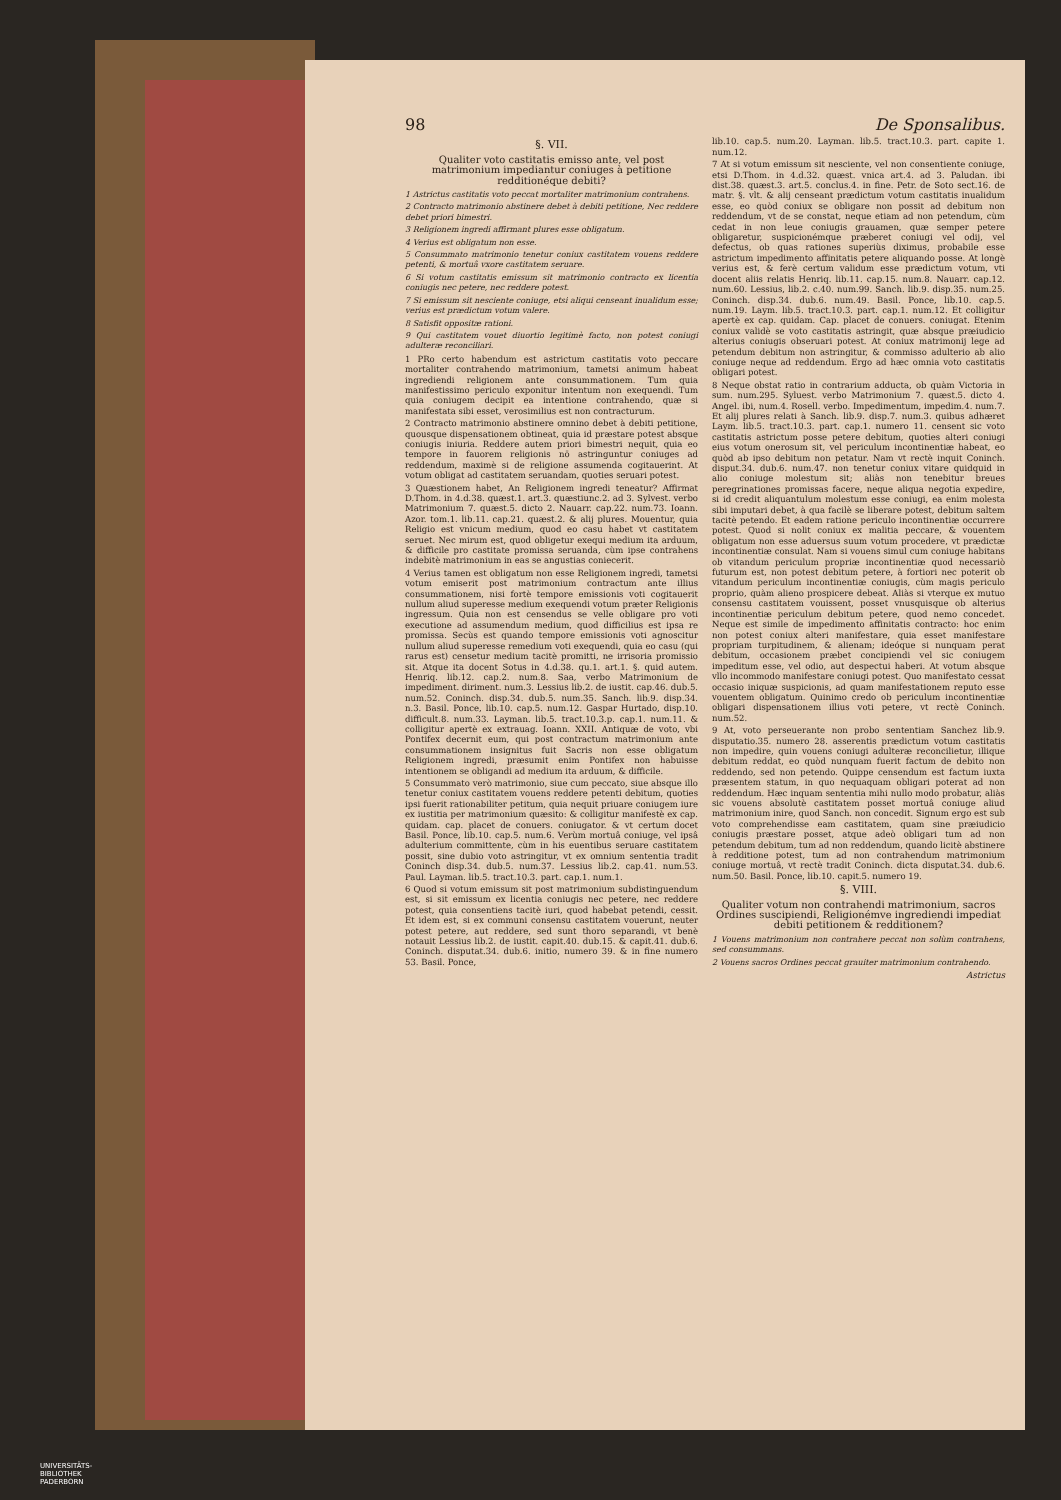98 De Sponsalibus.
§. VII.
Qualiter voto castitatis emisso ante, vel post matrimonium impediantur coniuges à petitione redditionéque debiti?
1 Astrictus castitatis voto peccat mortaliter matrimonium contrahens.
2 Contracto matrimonio abstinere debet à debiti petitione, Nec reddere debet priori bimestri.
3 Religionem ingredi affirmant plures esse obligatum.
4 Verius est obligatum non esse.
5 Consummato matrimonio tenetur coniux castitatem vouens reddere petenti, & mortuâ vxore castitatem seruare.
6 Si votum castitatis emissum sit matrimonio contracto ex licentia coniugis nec petere, nec reddere potest.
7 Si emissum sit nesciente coniuge, etsi aliqui censeant inualidum esse; verius est prædictum votum valere.
8 Satisfit oppositæ rationi.
9 Qui castitatem vouet diuortio legitimè facto, non potest coniugi adulteræ reconciliari.
1 PRo certo habendum est astrictum castitatis voto peccare mortaliter contrahendo matrimonium, tametsi animum habeat ingrediendi religionem ante consummationem. Tum quia manifestissimo periculo exponitur intentum non exequendi. Tum quia coniugem decipit ea intentione contrahendo, quæ si manifestata sibi esset, verosimilius est non contracturum.
2 Contracto matrimonio abstinere omnino debet à debiti petitione, quousque dispensationem obtineat, quia id præstare potest absque coniugis iniuria. Reddere autem priori bimestri nequit, quia eo tempore in fauorem religionis nō astringuntur coniuges ad reddendum, maximè si de religione assumenda cogitauerint. At votum obligat ad castitatem seruandam, quoties seruari potest.
3 Quæstionem habet, An Religionem ingredi teneatur? Affirmat D.Thom. in 4.d.38. quæst.1. art.3. quæstiunc.2. ad 3. Sylvest. verbo Matrimonium 7. quæst.5. dicto 2. Nauarr. cap.22. num.73. Ioann. Azor. tom.1. lib.11. cap.21. quæst.2. & alij plures. Mouentur, quia Religio est vnicum medium, quod eo casu habet vt castitatem seruet. Nec mirum est, quod obligetur exequi medium ita arduum, & difficile pro castitate promissa seruanda, cùm ipse contrahens indebitè matrimonium in eas se angustias coniecerit.
4 Verius tamen est obligatum non esse Religionem ingredi, tametsi votum emiserit post matrimonium contractum ante illius consummationem, nisi fortè tempore emissionis voti cogitauerit nullum aliud superesse medium exequendi votum præter Religionis ingressum. Quia non est censendus se velle obligare pro voti executione ad assumendum medium, quod difficilius est ipsa re promissa. Secùs est quando tempore emissionis voti agnoscitur nullum aliud superesse remedium voti exequendi, quia eo casu (qui rarus est) censetur medium tacitè promitti, ne irrisoria promissio sit. Atque ita docent Sotus in 4.d.38. qu.1. art.1. §. quid autem. Henriq. lib.12. cap.2. num.8. Saa, verbo Matrimonium de impediment. diriment. num.3. Lessius lib.2. de iustit. cap.46. dub.5. num.52. Coninch. disp.34. dub.5. num.35. Sanch. lib.9. disp.34. n.3. Basil. Ponce, lib.10. cap.5. num.12. Gaspar Hurtado, disp.10. difficult.8. num.33. Layman. lib.5. tract.10.3.p. cap.1. num.11. & colligitur apertè ex extrauag. Ioann. XXII. Antiquæ de voto, vbi Pontifex decernit eum, qui post contractum matrimonium ante consummationem insignitus fuit Sacris non esse obligatum Religionem ingredi, præsumit enim Pontifex non habuisse intentionem se obligandi ad medium ita arduum, & difficile.
5 Consummato verò matrimonio, siue cum peccato, siue absque illo tenetur coniux castitatem vouens reddere petenti debitum, quoties ipsi fuerit rationabiliter petitum, quia nequit priuare coniugem iure ex iustitia per matrimonium quæsito: & colligitur manifestè ex cap. quidam. cap. placet de conuers. coniugator. & vt certum docet Basil. Ponce, lib.10. cap.5. num.6. Verùm mortuâ coniuge, vel ipsâ adulterium committente, cùm in his euentibus seruare castitatem possit, sine dubio voto astringitur, vt ex omnium sententia tradit Coninch disp.34. dub.5. num.37. Lessius lib.2. cap.41. num.53. Paul. Layman. lib.5. tract.10.3. part. cap.1. num.1.
6 Quod si votum emissum sit post matrimonium subdistinguendum est, si sit emissum ex licentia coniugis nec petere, nec reddere potest, quia consentiens tacitè iuri, quod habebat petendi, cessit. Et idem est, si ex communi consensu castitatem vouerunt, neuter potest petere, aut reddere, sed sunt thoro separandi, vt benè notauit Lessius lib.2. de iustit. capit.40. dub.15. & capit.41. dub.6. Coninch. disputat.34. dub.6. initio, numero 39. & in fine numero 53. Basil. Ponce,
lib.10. cap.5. num.20. Layman. lib.5. tract.10.3. part. capite 1. num.12.
7 At si votum emissum sit nesciente, vel non consentiente coniuge, etsi D.Thom. in 4.d.32. quæst. vnica art.4. ad 3. Paludan. ibi dist.38. quæst.3. art.5. conclus.4. in fine. Petr. de Soto sect.16. de matr. §. vlt. & alij censeant prædictum votum castitatis inualidum esse, eo quòd coniux se obligare non possit ad debitum non reddendum, vt de se constat, neque etiam ad non petendum, cùm cedat in non leue coniugis grauamen, quæ semper petere obligaretur, suspicionémque præberet coniugi vel odij, vel defectus, ob quas rationes superiùs diximus, probabile esse astrictum impedimento affinitatis petere aliquando posse. At longè verius est, & ferè certum validum esse prædictum votum, vti docent aliis relatis Henriq. lib.11. cap.15. num.8. Nauarr. cap.12. num.60. Lessius, lib.2. c.40. num.99. Sanch. lib.9. disp.35. num.25. Coninch. disp.34. dub.6. num.49. Basil. Ponce, lib.10. cap.5. num.19. Laym. lib.5. tract.10.3. part. cap.1. num.12. Et colligitur apertè ex cap. quidam. Cap. placet de conuers. coniugat. Etenim coniux validè se voto castitatis astringit, quæ absque præiudicio alterius coniugis obseruari potest. At coniux matrimonij lege ad petendum debitum non astringitur, & commisso adulterio ab alio coniuge neque ad reddendum. Ergo ad hæc omnia voto castitatis obligari potest.
8 Neque obstat ratio in contrarium adducta, ob quàm Victoria in sum. num.295. Syluest. verbo Matrimonium 7. quæst.5. dicto 4. Angel. ibi, num.4. Rosell. verbo. Impedimentum, impedim.4. num.7. Et alij plures relati à Sanch. lib.9. disp.7. num.3. quibus adhæret Laym. lib.5. tract.10.3. part. cap.1. numero 11. censent sic voto castitatis astrictum posse petere debitum, quoties alteri coniugi eius votum onerosum sit, vel periculum incontinentiæ habeat, eo quòd ab ipso debitum non petatur. Nam vt rectè inquit Coninch. disput.34. dub.6. num.47. non tenetur coniux vitare quidquid in alio coniuge molestum sit; aliàs non tenebitur breues peregrinationes promissas facere, neque aliqua negotia expedire, si id credit aliquantulum molestum esse coniugi, ea enim molesta sibi imputari debet, à qua facilè se liberare potest, debitum saltem tacitè petendo. Et eadem ratione periculo incontinentiæ occurrere potest. Quod si nolit coniux ex malitia peccare, & vouentem obligatum non esse aduersus suum votum procedere, vt prædictæ incontinentiæ consulat. Nam si vouens simul cum coniuge habitans ob vitandum periculum propriæ incontinentiæ quod necessariò futurum est, non potest debitum petere, à fortiori nec poterit ob vitandum periculum incontinentiæ coniugis, cùm magis periculo proprio, quàm alieno prospicere debeat. Aliàs si vterque ex mutuo consensu castitatem vouissent, posset vnusquisque ob alterius incontinentiæ periculum debitum petere, quod nemo concedet. Neque est simile de impedimento affinitatis contracto: hoc enim non potest coniux alteri manifestare, quia esset manifestare propriam turpitudinem, & alienam; ideóque si nunquam perat debitum, occasionem præbet concipiendi vel sic coniugem impeditum esse, vel odio, aut despectui haberi. At votum absque vllo incommodo manifestare coniugi potest. Quo manifestato cessat occasio iniquæ suspicionis, ad quam manifestationem reputo esse vouentem obligatum. Quinimo credo ob periculum incontinentiæ obligari dispensationem illius voti petere, vt rectè Coninch. num.52.
9 At, voto perseuerante non probo sententiam Sanchez lib.9. disputatio.35. numero 28. asserentis prædictum votum castitatis non impedire, quin vouens coniugi adulteræ reconcilietur, illique debitum reddat, eo quòd nunquam fuerit factum de debito non reddendo, sed non petendo. Quippe censendum est factum iuxta præsentem statum, in quo nequaquam obligari poterat ad non reddendum. Hæc inquam sententia mihi nullo modo probatur, aliàs sic vouens absolutè castitatem posset mortuâ coniuge aliud matrimonium inire, quod Sanch. non concedit. Signum ergo est sub voto comprehendisse eam castitatem, quam sine præiudicio coniugis præstare posset, atque adeò obligari tum ad non petendum debitum, tum ad non reddendum, quando licitè abstinere à redditione potest, tum ad non contrahendum matrimonium coniuge mortuâ, vt rectè tradit Coninch. dicta disputat.34. dub.6. num.50. Basil. Ponce, lib.10. capit.5. numero 19.
§. VIII.
Qualiter votum non contrahendi matrimonium, sacros Ordines suscipiendi, Religionémve ingrediendi impediat debiti petitionem & redditionem?
1 Vouens matrimonium non contrahere peccat non solùm contrahens, sed consummans.
2 Vouens sacros Ordines peccat grauiter matrimonium contrahendo.
Astrictus
UNIVERSITÄTS-
BIBLIOTHEK
PADERBORN